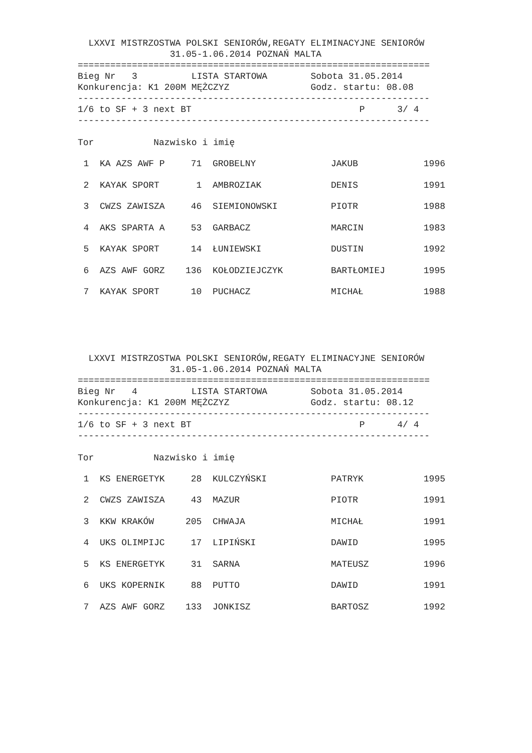LXXVI MISTRZOSTWA POLSKI SENIORÓW,REGATY ELIMINACYJNE SENIORÓW
                 31.05-1.06.2014 POZNAŃ MALTA
=================================================================
Bieg Nr   3          LISTA STARTOWA        Sobota 31.05.2014
Konkurencja: K1 200M MĘŻCZYZ               Godz. startu: 08.08
-----------------------------------------------------------------
1/6 to SF + 3 next BT                               P      3/ 4
-----------------------------------------------------------------

Tor           Nazwisko i imię
| 1 | KA AZS AWF P | 71 | GROBELNY | JAKUB | 1996 |
| 2 | KAYAK SPORT | 1 | AMBROZIAK | DENIS | 1991 |
| 3 | CWZS ZAWISZA | 46 | SIEMIONOWSKI | PIOTR | 1988 |
| 4 | AKS SPARTA A | 53 | GARBACZ | MARCIN | 1983 |
| 5 | KAYAK SPORT | 14 | ŁUNIEWSKI | DUSTIN | 1992 |
| 6 | AZS AWF GORZ | 136 | KOŁODZIEJCZYK | BARTŁOMIEJ | 1995 |
| 7 | KAYAK SPORT | 10 | PUCHACZ | MICHAŁ | 1988 |
  LXXVI MISTRZOSTWA POLSKI SENIORÓW,REGATY ELIMINACYJNE SENIORÓW
                 31.05-1.06.2014 POZNAŃ MALTA
=================================================================
Bieg Nr   4          LISTA STARTOWA        Sobota 31.05.2014
Konkurencja: K1 200M MĘŻCZYZ               Godz. startu: 08.12
-----------------------------------------------------------------
1/6 to SF + 3 next BT                               P      4/ 4
-----------------------------------------------------------------

Tor           Nazwisko i imię
| 1 | KS ENERGETYK | 28 | KULCZYŃSKI | PATRYK | 1995 |
| 2 | CWZS ZAWISZA | 43 | MAZUR | PIOTR | 1991 |
| 3 | KKW KRAKÓW | 205 | CHWAJA | MICHAŁ | 1991 |
| 4 | UKS OLIMPIJC | 17 | LIPIŃSKI | DAWID | 1995 |
| 5 | KS ENERGETYK | 31 | SARNA | MATEUSZ | 1996 |
| 6 | UKS KOPERNIK | 88 | PUTTO | DAWID | 1991 |
| 7 | AZS AWF GORZ | 133 | JONKISZ | BARTOSZ | 1992 |